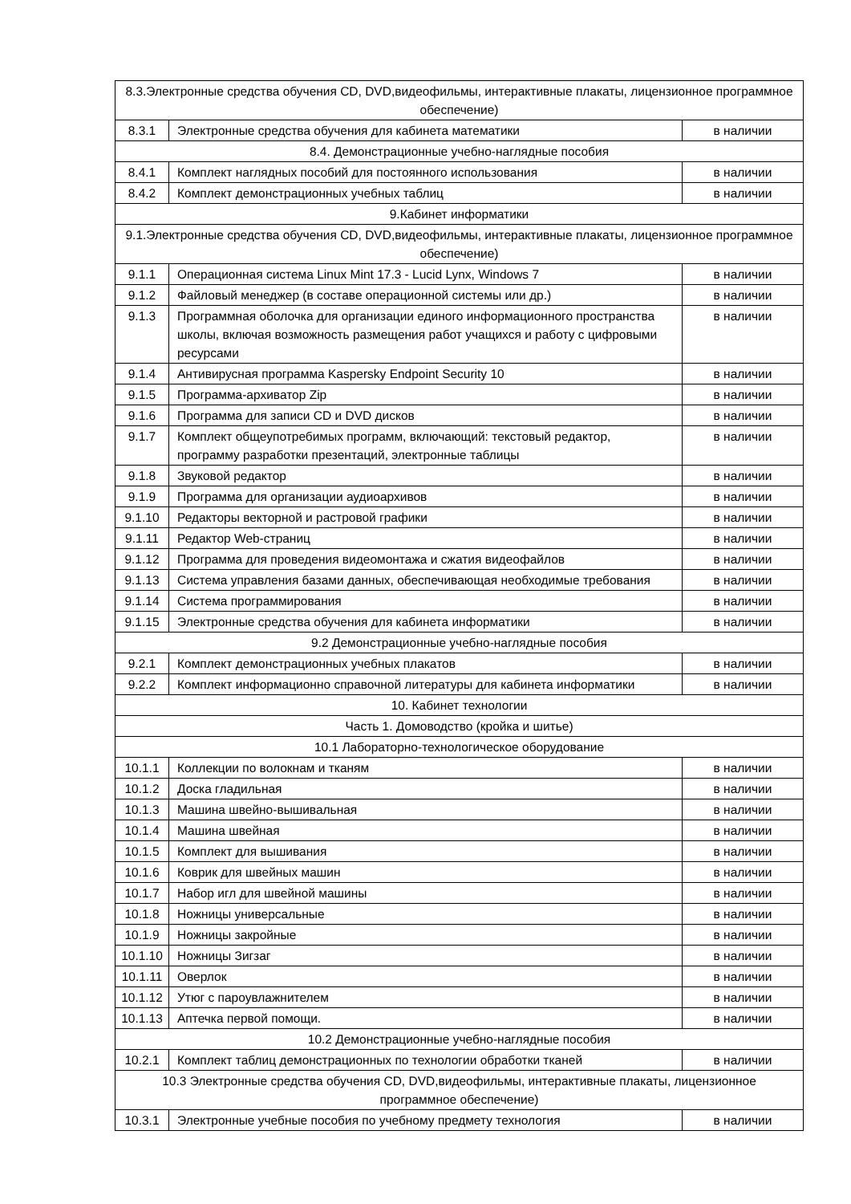| 8.3.Электронные средства обучения CD, DVD,видеофильмы, интерактивные плакаты, лицензионное программное обеспечение) | | |
| 8.3.1 | Электронные средства обучения для кабинета математики | в наличии |
| 8.4. Демонстрационные учебно-наглядные пособия | | |
| 8.4.1 | Комплект наглядных пособий для постоянного использования | в наличии |
| 8.4.2 | Комплект демонстрационных учебных таблиц | в наличии |
| 9.Кабинет информатики | | |
| 9.1.Электронные средства обучения CD, DVD,видеофильмы, интерактивные плакаты, лицензионное программное обеспечение) | | |
| 9.1.1 | Операционная система Linux Mint 17.3 - Lucid Lynx, Windows 7 | в наличии |
| 9.1.2 | Файловый менеджер (в составе операционной системы или др.) | в наличии |
| 9.1.3 | Программная оболочка для организации единого информационного пространства школы, включая возможность размещения работ учащихся и работу с цифровыми ресурсами | в наличии |
| 9.1.4 | Антивирусная программа Kaspersky Endpoint Security 10 | в наличии |
| 9.1.5 | Программа-архиватор Zip | в наличии |
| 9.1.6 | Программа для записи CD и DVD дисков | в наличии |
| 9.1.7 | Комплект общеупотребимых программ, включающий: текстовый редактор, программу разработки презентаций, электронные таблицы | в наличии |
| 9.1.8 | Звуковой редактор | в наличии |
| 9.1.9 | Программа для организации аудиоархивов | в наличии |
| 9.1.10 | Редакторы векторной и растровой графики | в наличии |
| 9.1.11 | Редактор Web-страниц | в наличии |
| 9.1.12 | Программа для проведения видеомонтажа и сжатия видеофайлов | в наличии |
| 9.1.13 | Система управления базами данных, обеспечивающая необходимые требования | в наличии |
| 9.1.14 | Система программирования | в наличии |
| 9.1.15 | Электронные средства обучения для кабинета информатики | в наличии |
| 9.2 Демонстрационные учебно-наглядные пособия | | |
| 9.2.1 | Комплект демонстрационных учебных плакатов | в наличии |
| 9.2.2 | Комплект информационно справочной литературы для кабинета информатики | в наличии |
| 10. Кабинет технологии | | |
| Часть 1. Домоводство (кройка и шитье) | | |
| 10.1 Лабораторно-технологическое оборудование | | |
| 10.1.1 | Коллекции по волокнам и тканям | в наличии |
| 10.1.2 | Доска гладильная | в наличии |
| 10.1.3 | Машина швейно-вышивальная | в наличии |
| 10.1.4 | Машина швейная | в наличии |
| 10.1.5 | Комплект для вышивания | в наличии |
| 10.1.6 | Коврик для швейных машин | в наличии |
| 10.1.7 | Набор игл для швейной машины | в наличии |
| 10.1.8 | Ножницы универсальные | в наличии |
| 10.1.9 | Ножницы закройные | в наличии |
| 10.1.10 | Ножницы Зигзаг | в наличии |
| 10.1.11 | Оверлок | в наличии |
| 10.1.12 | Утюг с пароувлажнителем | в наличии |
| 10.1.13 | Аптечка первой помощи. | в наличии |
| 10.2 Демонстрационные учебно-наглядные пособия | | |
| 10.2.1 | Комплект таблиц демонстрационных по технологии обработки тканей | в наличии |
| 10.3 Электронные средства обучения CD, DVD,видеофильмы, интерактивные плакаты, лицензионное программное обеспечение) | | |
| 10.3.1 | Электронные учебные пособия по учебному предмету технология | в наличии |